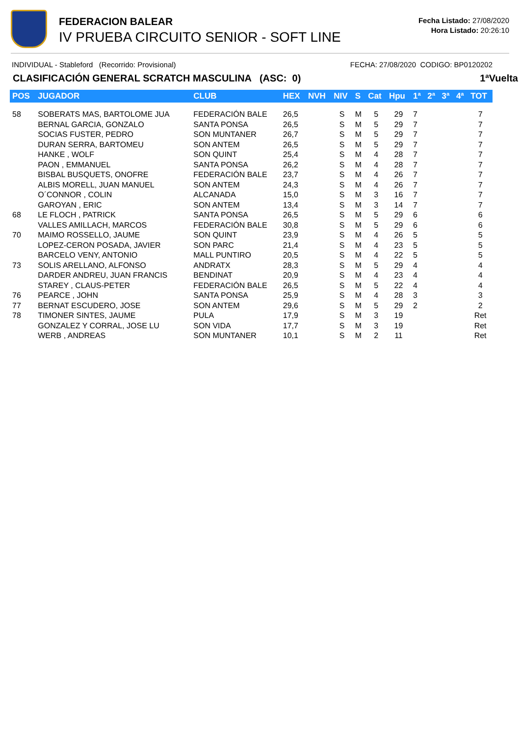FEDERACION BALEAR
IV PRUEBA CIRCUITO SENIOR - SOFT LINE
Fecha Listado: 27/08/2020
Hora Listado: 20:26:10
INDIVIDUAL - Stableford (Recorrido: Provisional) FECHA: 27/08/2020 CODIGO: BP0120202
CLASIFICACIÓN GENERAL SCRATCH MASCULINA (ASC: 0) 1ªVuelta
| POS | JUGADOR | CLUB | HEX | NVH | NIV | S | Cat | Hpu | 1ª | 2ª | 3ª | 4ª | TOT |
| --- | --- | --- | --- | --- | --- | --- | --- | --- | --- | --- | --- | --- | --- |
| 58 | SOBERATS MAS, BARTOLOME JUA | FEDERACIÓN BALE | 26,5 | | S | M | 5 | 29 | 7 | | | | 7 |
| | BERNAL GARCIA, GONZALO | SANTA PONSA | 26,5 | | S | M | 5 | 29 | 7 | | | | 7 |
| | SOCIAS FUSTER, PEDRO | SON MUNTANER | 26,7 | | S | M | 5 | 29 | 7 | | | | 7 |
| | DURAN SERRA, BARTOMEU | SON ANTEM | 26,5 | | S | M | 5 | 29 | 7 | | | | 7 |
| | HANKE , WOLF | SON QUINT | 25,4 | | S | M | 4 | 28 | 7 | | | | 7 |
| | PAON , EMMANUEL | SANTA PONSA | 26,2 | | S | M | 4 | 28 | 7 | | | | 7 |
| | BISBAL BUSQUETS, ONOFRE | FEDERACIÓN BALE | 23,7 | | S | M | 4 | 26 | 7 | | | | 7 |
| | ALBIS MORELL, JUAN MANUEL | SON ANTEM | 24,3 | | S | M | 4 | 26 | 7 | | | | 7 |
| | O´CONNOR , COLIN | ALCANADA | 15,0 | | S | M | 3 | 16 | 7 | | | | 7 |
| | GAROYAN , ERIC | SON ANTEM | 13,4 | | S | M | 3 | 14 | 7 | | | | 7 |
| 68 | LE FLOCH , PATRICK | SANTA PONSA | 26,5 | | S | M | 5 | 29 | 6 | | | | 6 |
| | VALLES AMILLACH, MARCOS | FEDERACIÓN BALE | 30,8 | | S | M | 5 | 29 | 6 | | | | 6 |
| 70 | MAIMO ROSSELLO, JAUME | SON QUINT | 23,9 | | S | M | 4 | 26 | 5 | | | | 5 |
| | LOPEZ-CERON POSADA, JAVIER | SON PARC | 21,4 | | S | M | 4 | 23 | 5 | | | | 5 |
| | BARCELO VENY, ANTONIO | MALL PUNTIRO | 20,5 | | S | M | 4 | 22 | 5 | | | | 5 |
| 73 | SOLIS ARELLANO, ALFONSO | ANDRATX | 28,3 | | S | M | 5 | 29 | 4 | | | | 4 |
| | DARDER ANDREU, JUAN FRANCIS | BENDINAT | 20,9 | | S | M | 4 | 23 | 4 | | | | 4 |
| | STAREY , CLAUS-PETER | FEDERACIÓN BALE | 26,5 | | S | M | 5 | 22 | 4 | | | | 4 |
| 76 | PEARCE , JOHN | SANTA PONSA | 25,9 | | S | M | 4 | 28 | 3 | | | | 3 |
| 77 | BERNAT ESCUDERO, JOSE | SON ANTEM | 29,6 | | S | M | 5 | 29 | 2 | | | | 2 |
| 78 | TIMONER SINTES, JAUME | PULA | 17,9 | | S | M | 3 | 19 | | | | | Ret |
| | GONZALEZ Y CORRAL, JOSE LU | SON VIDA | 17,7 | | S | M | 3 | 19 | | | | | Ret |
| | WERB , ANDREAS | SON MUNTANER | 10,1 | | S | M | 2 | 11 | | | | | Ret |